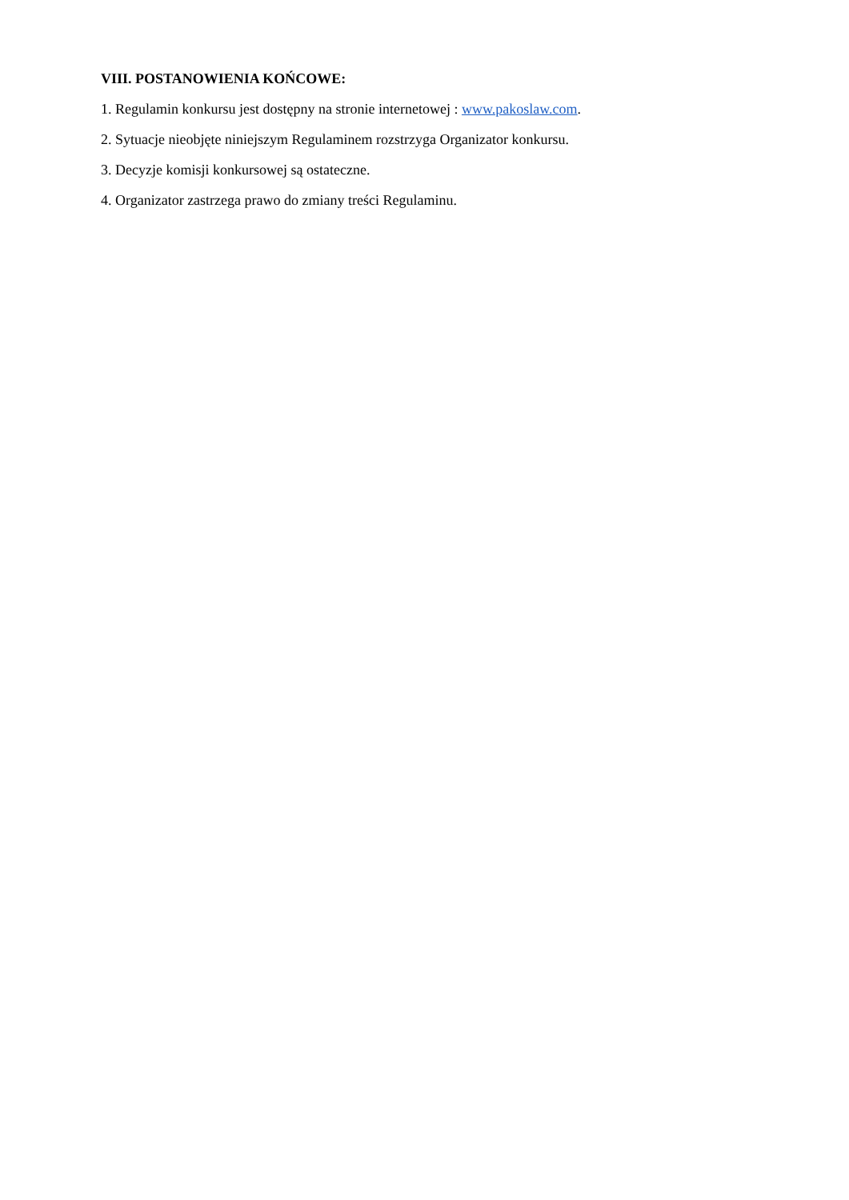VIII. POSTANOWIENIA KOŃCOWE:
1. Regulamin konkursu jest dostępny na stronie internetowej : www.pakoslaw.com.
2. Sytuacje nieobjęte niniejszym Regulaminem rozstrzyga Organizator konkursu.
3. Decyzje komisji konkursowej są ostateczne.
4. Organizator zastrzega prawo do zmiany treści Regulaminu.